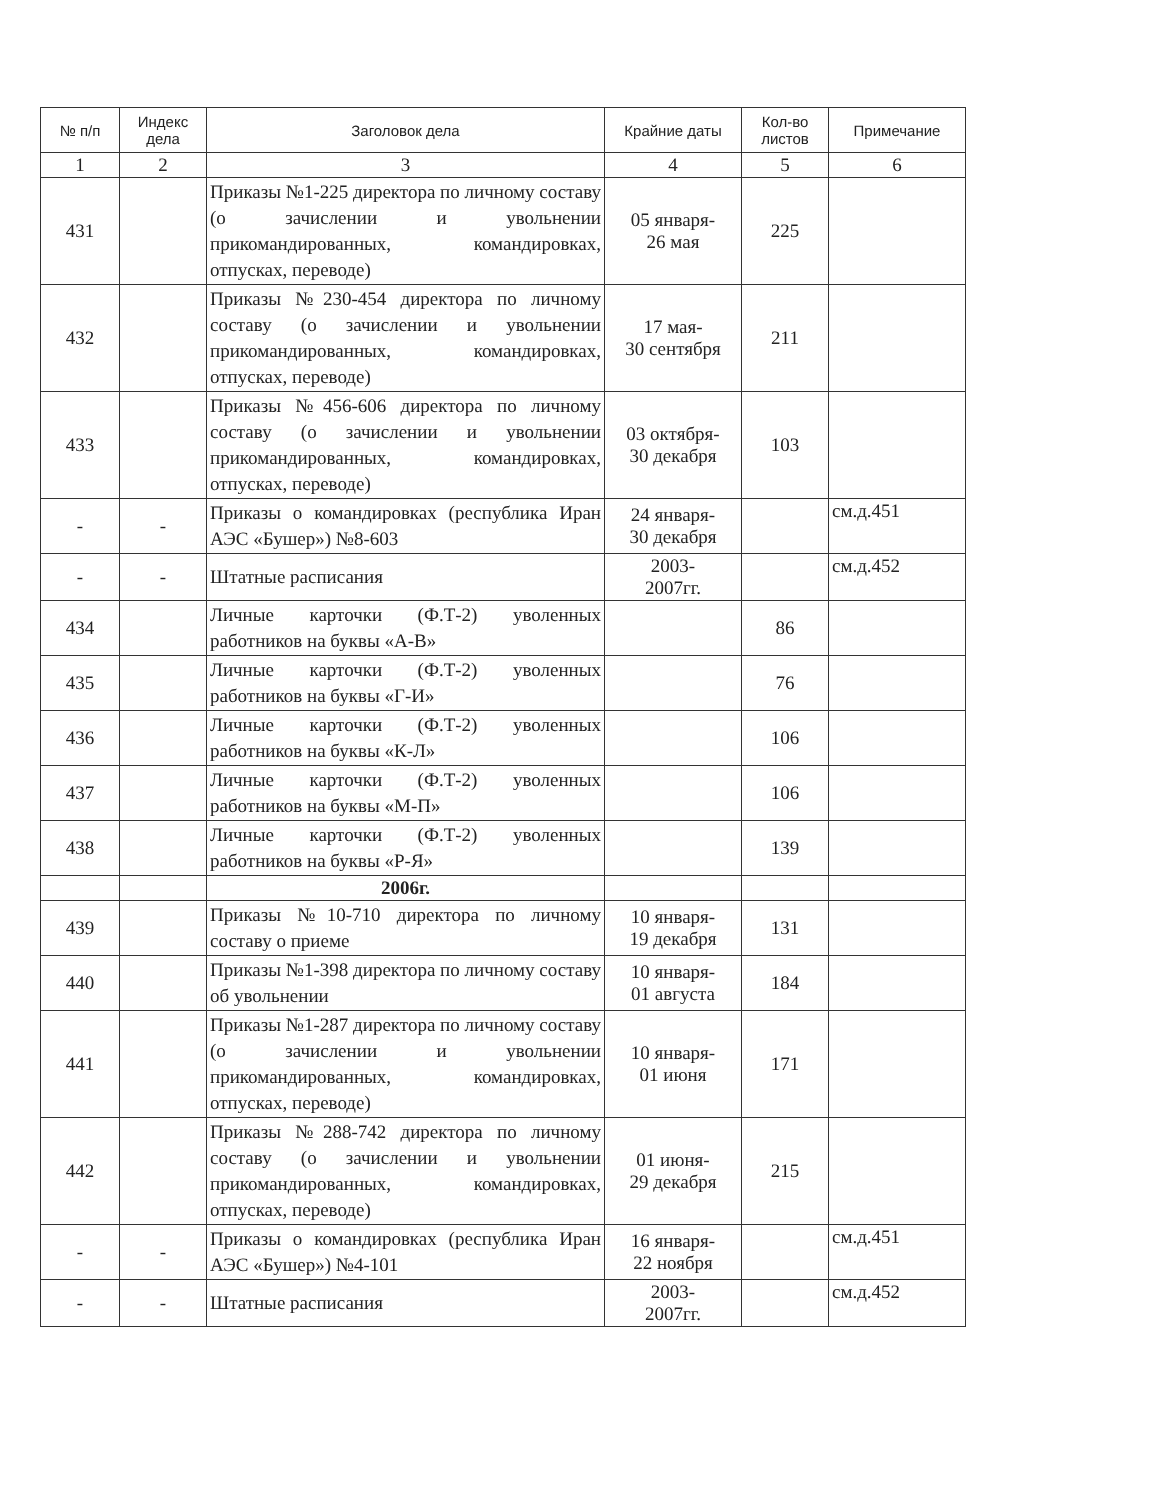| № п/п | Индекс дела | Заголовок дела | Крайние даты | Кол-во листов | Примечание |
| --- | --- | --- | --- | --- | --- |
| 1 | 2 | 3 | 4 | 5 | 6 |
| 431 | | Приказы №1-225 директора по личному составу (о зачислении и увольнении прикомандированных, командировках, отпусках, переводе) | 05 января- 26 мая | 225 | |
| 432 | | Приказы №230-454 директора по личному составу (о зачислении и увольнении прикомандированных, командировках, отпусках, переводе) | 17 мая- 30 сентября | 211 | |
| 433 | | Приказы №456-606 директора по личному составу (о зачислении и увольнении прикомандированных, командировках, отпусках, переводе) | 03 октября- 30 декабря | 103 | |
| - | - | Приказы о командировках (республика Иран АЭС «Бушер») №8-603 | 24 января- 30 декабря | | см.д.451 |
| - | - | Штатные расписания | 2003- 2007гг. | | см.д.452 |
| 434 | | Личные карточки (Ф.Т-2) уволенных работников на буквы «А-В» | | 86 | |
| 435 | | Личные карточки (Ф.Т-2) уволенных работников на буквы «Г-И» | | 76 | |
| 436 | | Личные карточки (Ф.Т-2) уволенных работников на буквы «К-Л» | | 106 | |
| 437 | | Личные карточки (Ф.Т-2) уволенных работников на буквы «М-П» | | 106 | |
| 438 | | Личные карточки (Ф.Т-2) уволенных работников на буквы «Р-Я» | | 139 | |
| | | 2006г. | | | |
| 439 | | Приказы №10-710 директора по личному составу о приеме | 10 января- 19 декабря | 131 | |
| 440 | | Приказы №1-398 директора по личному составу об увольнении | 10 января- 01 августа | 184 | |
| 441 | | Приказы №1-287 директора по личному составу (о зачислении и увольнении прикомандированных, командировках, отпусках, переводе) | 10 января- 01 июня | 171 | |
| 442 | | Приказы №288-742 директора по личному составу (о зачислении и увольнении прикомандированных, командировках, отпусках, переводе) | 01 июня- 29 декабря | 215 | |
| - | - | Приказы о командировках (республика Иран АЭС «Бушер») №4-101 | 16 января- 22 ноября | | см.д.451 |
| - | - | Штатные расписания | 2003- 2007гг. | | см.д.452 |